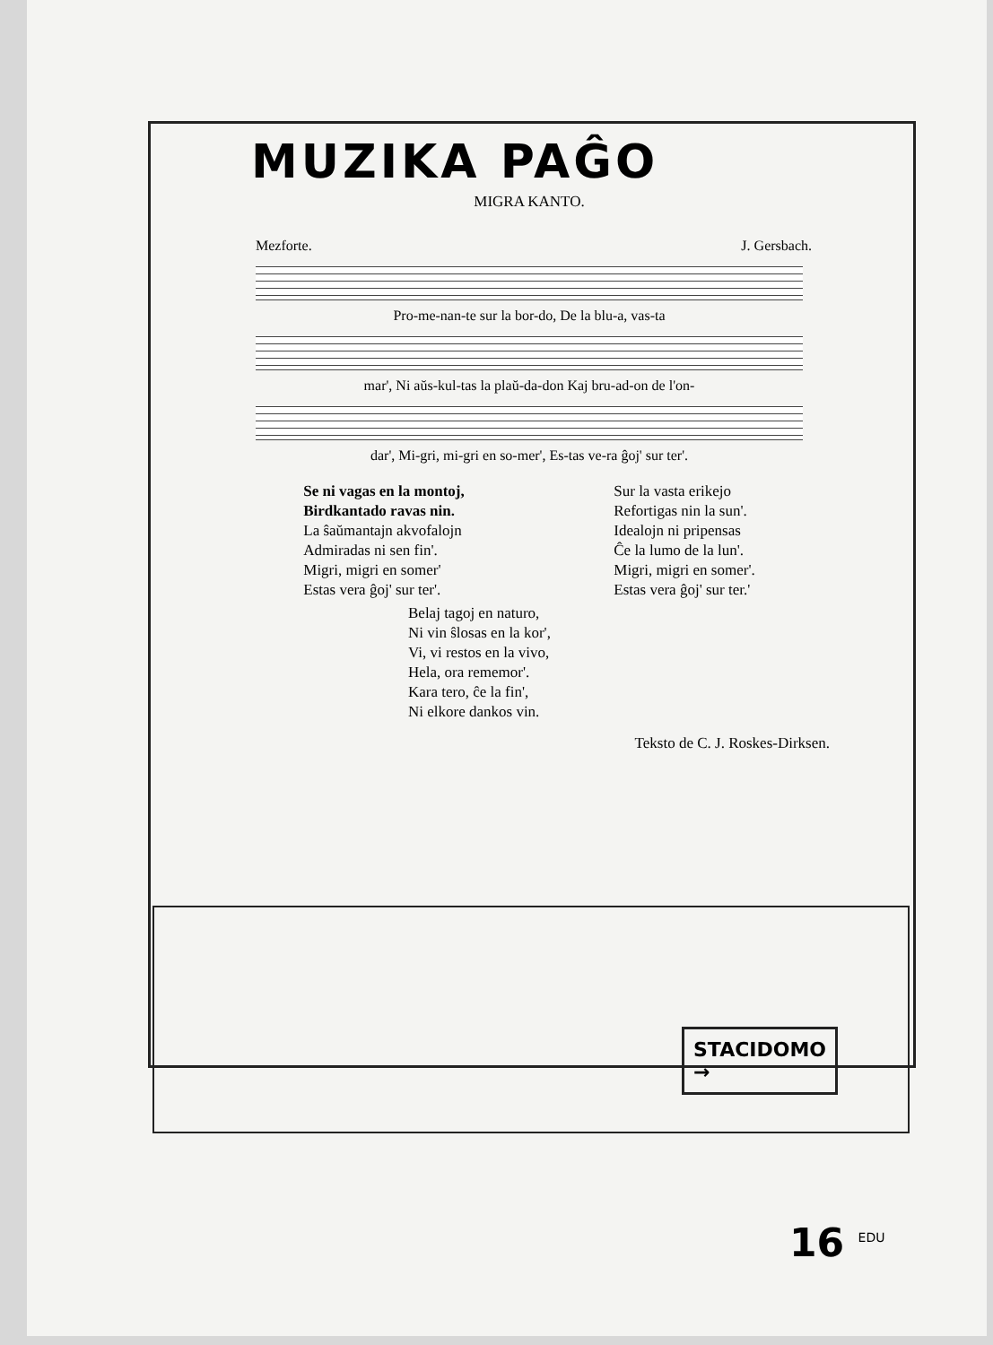MUZIKA PAĜO
MIGRA KANTO.
Mezforte. J. Gersbach.
Pro-me-nan-te sur la bor-do, De la blu-a, vas-ta
mar', Ni aŭs-kul-tas la plaŭ-da-don Kaj bru-ad-on de l'on-
dar', Mi-gri, mi-gri en so-mer', Es-tas ve-ra ĝoj' sur ter'.
Se ni vagas en la montoj,
Birdkantado ravas nin.
La ŝaŭmantajn akvofalojn
Admiradas ni sen fin'.
Migri, migri en somer'
Estas vera ĝoj' sur ter'.
Sur la vasta erikejo
Refortigas nin la sun'.
Idealojn ni pripensas
Ĉe la lumo de la lun'.
Migri, migri en somer'.
Estas vera ĝoj' sur ter.'
Belaj tagoj en naturo,
Ni vin ŝlosas en la kor',
Vi, vi restos en la vivo,
Hela, ora rememor'.
Kara tero, ĉe la fin',
Ni elkore dankos vin.
Teksto de C. J. Roskes-Dirksen.
STACIDOMO
→
16 <sup>EDU</sup>